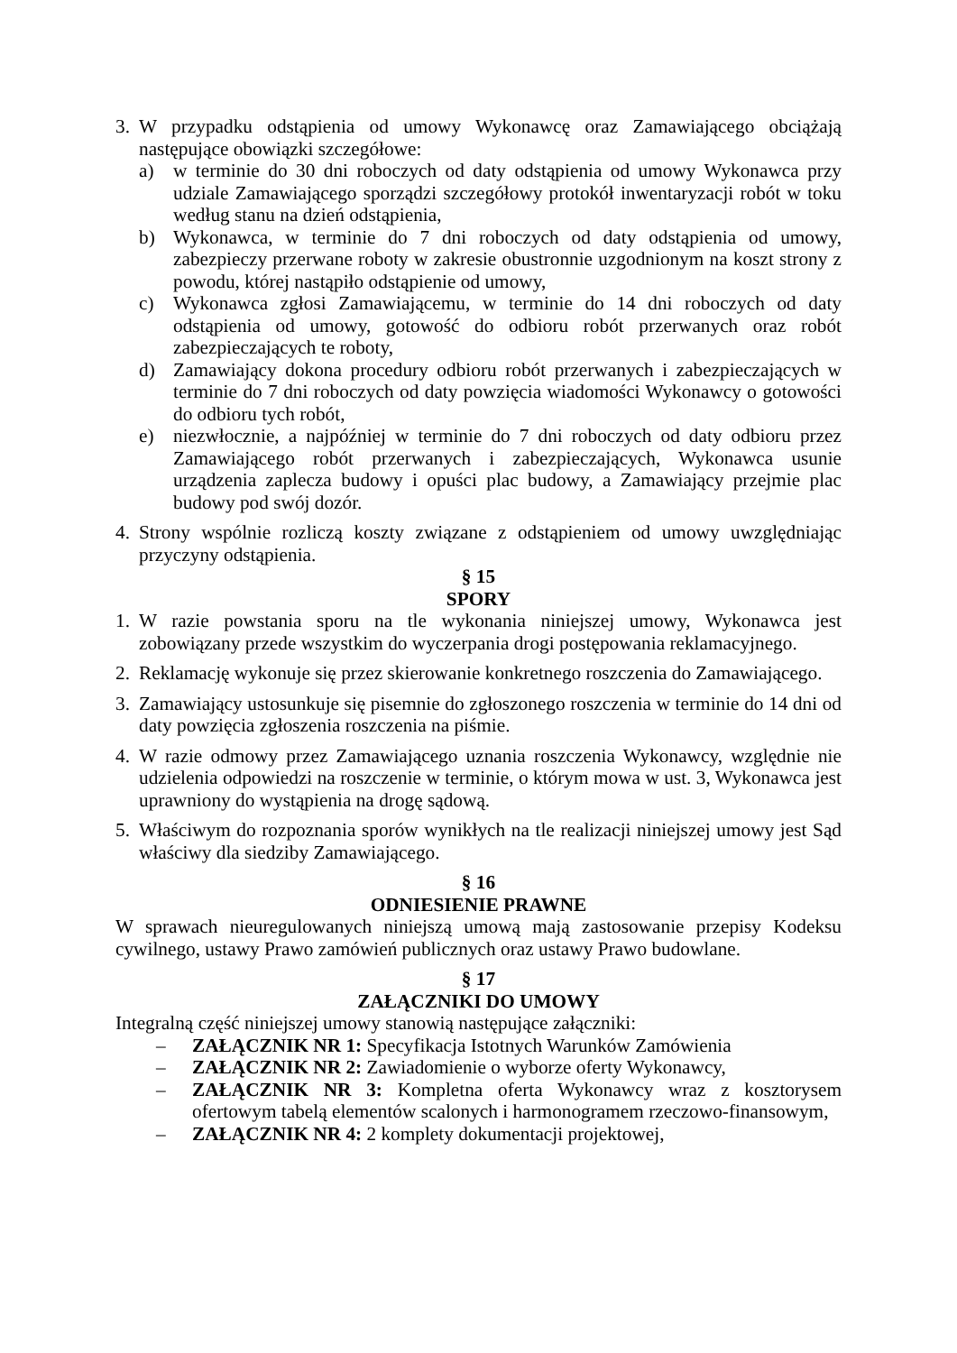3. W przypadku odstąpienia od umowy Wykonawcę oraz Zamawiającego obciążają następujące obowiązki szczegółowe:
a) w terminie do 30 dni roboczych od daty odstąpienia od umowy Wykonawca przy udziale Zamawiającego sporządzi szczegółowy protokół inwentaryzacji robót w toku według stanu na dzień odstąpienia,
b) Wykonawca, w terminie do 7 dni roboczych od daty odstąpienia od umowy, zabezpieczy przerwane roboty w zakresie obustronnie uzgodnionym na koszt strony z powodu, której nastąpiło odstąpienie od umowy,
c) Wykonawca zgłosi Zamawiającemu, w terminie do 14 dni roboczych od daty odstąpienia od umowy, gotowość do odbioru robót przerwanych oraz robót zabezpieczających te roboty,
d) Zamawiający dokona procedury odbioru robót przerwanych i zabezpieczających w terminie do 7 dni roboczych od daty powzięcia wiadomości Wykonawcy o gotowości do odbioru tych robót,
e) niezwłocznie, a najpóźniej w terminie do 7 dni roboczych od daty odbioru przez Zamawiającego robót przerwanych i zabezpieczających, Wykonawca usunie urządzenia zaplecza budowy i opuści plac budowy, a Zamawiający przejmie plac budowy pod swój dozór.
4. Strony wspólnie rozliczą koszty związane z odstąpieniem od umowy uwzględniając przyczyny odstąpienia.
§ 15
SPORY
1. W razie powstania sporu na tle wykonania niniejszej umowy, Wykonawca jest zobowiązany przede wszystkim do wyczerpania drogi postępowania reklamacyjnego.
2. Reklamację wykonuje się przez skierowanie konkretnego roszczenia do Zamawiającego.
3. Zamawiający ustosunkuje się pisemnie do zgłoszonego roszczenia w terminie do 14 dni od daty powzięcia zgłoszenia roszczenia na piśmie.
4. W razie odmowy przez Zamawiającego uznania roszczenia Wykonawcy, względnie nie udzielenia odpowiedzi na roszczenie w terminie, o którym mowa w ust. 3, Wykonawca jest uprawniony do wystąpienia na drogę sądową.
5. Właściwym do rozpoznania sporów wynikłych na tle realizacji niniejszej umowy jest Sąd właściwy dla siedziby Zamawiającego.
§ 16
ODNIESIENIE PRAWNE
W sprawach nieuregulowanych niniejszą umową mają zastosowanie przepisy Kodeksu cywilnego, ustawy Prawo zamówień publicznych oraz ustawy Prawo budowlane.
§ 17
ZAŁĄCZNIKI DO UMOWY
Integralną część niniejszej umowy stanowią następujące załączniki:
– ZAŁĄCZNIK NR 1: Specyfikacja Istotnych Warunków Zamówienia
– ZAŁĄCZNIK NR 2: Zawiadomienie o wyborze oferty Wykonawcy,
– ZAŁĄCZNIK NR 3: Kompletna oferta Wykonawcy wraz z kosztorysem ofertowym tabelą elementów scalonych i harmonogramem rzeczowo-finansowym,
– ZAŁĄCZNIK NR 4: 2 komplety dokumentacji projektowej,